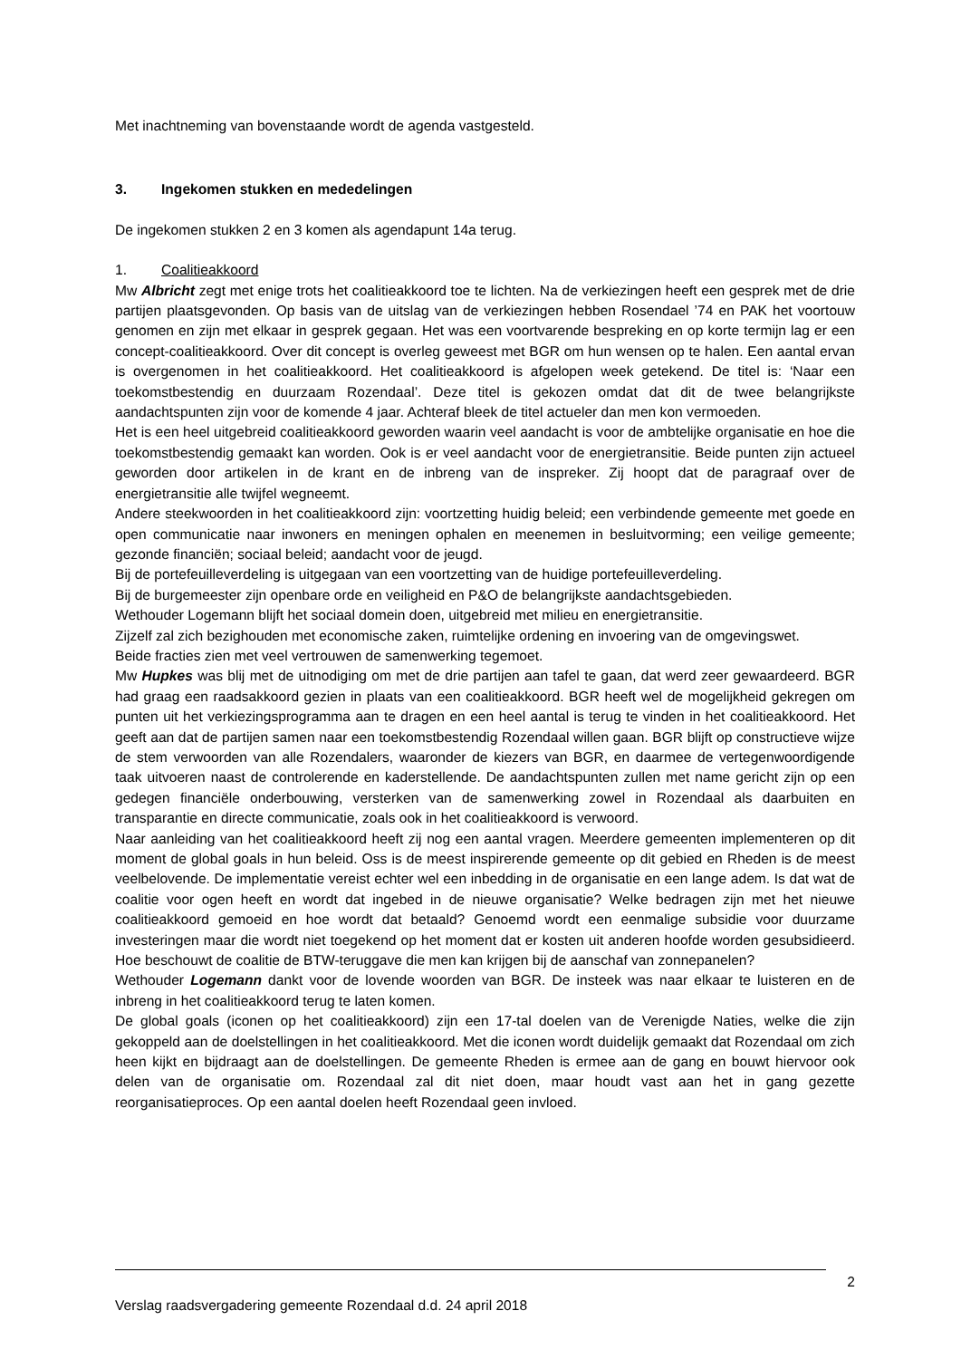Met inachtneming van bovenstaande wordt de agenda vastgesteld.
3. Ingekomen stukken en mededelingen
De ingekomen stukken 2 en 3 komen als agendapunt 14a terug.
1. Coalitieakkoord
Mw Albricht zegt met enige trots het coalitieakkoord toe te lichten. Na de verkiezingen heeft een gesprek met de drie partijen plaatsgevonden. Op basis van de uitslag van de verkiezingen hebben Rosendael ’74 en PAK het voortouw genomen en zijn met elkaar in gesprek gegaan. Het was een voortvarende bespreking en op korte termijn lag er een concept-coalitieakkoord. Over dit concept is overleg geweest met BGR om hun wensen op te halen. Een aantal ervan is overgenomen in het coalitieakkoord. Het coalitieakkoord is afgelopen week getekend. De titel is: ‘Naar een toekomstbestendig en duurzaam Rozendaal’. Deze titel is gekozen omdat dat dit de twee belangrijkste aandachtspunten zijn voor de komende 4 jaar. Achteraf bleek de titel actueler dan men kon vermoeden.
Het is een heel uitgebreid coalitieakkoord geworden waarin veel aandacht is voor de ambtelijke organisatie en hoe die toekomstbestendig gemaakt kan worden. Ook is er veel aandacht voor de energietransitie. Beide punten zijn actueel geworden door artikelen in de krant en de inbreng van de inspreker. Zij hoopt dat de paragraaf over de energietransitie alle twijfel wegneemt.
Andere steekwoorden in het coalitieakkoord zijn: voortzetting huidig beleid; een verbindende gemeente met goede en open communicatie naar inwoners en meningen ophalen en meenemen in besluitvorming; een veilige gemeente; gezonde financiën; sociaal beleid; aandacht voor de jeugd.
Bij de portefeuilleverdeling is uitgegaan van een voortzetting van de huidige portefeuilleverdeling.
Bij de burgemeester zijn openbare orde en veiligheid en P&O de belangrijkste aandachtsgebieden.
Wethouder Logemann blijft het sociaal domein doen, uitgebreid met milieu en energietransitie.
Zijzelf zal zich bezighouden met economische zaken, ruimtelijke ordening en invoering van de omgevingswet.
Beide fracties zien met veel vertrouwen de samenwerking tegemoet.
Mw Hupkes was blij met de uitnodiging om met de drie partijen aan tafel te gaan, dat werd zeer gewaardeerd. BGR had graag een raadsakkoord gezien in plaats van een coalitieakkoord. BGR heeft wel de mogelijkheid gekregen om punten uit het verkiezingsprogramma aan te dragen en een heel aantal is terug te vinden in het coalitieakkoord. Het geeft aan dat de partijen samen naar een toekomstbestendig Rozendaal willen gaan. BGR blijft op constructieve wijze de stem verwoorden van alle Rozendalers, waaronder de kiezers van BGR, en daarmee de vertegenwoordigende taak uitvoeren naast de controlerende en kaderstellende. De aandachtspunten zullen met name gericht zijn op een gedegen financiële onderbouwing, versterken van de samenwerking zowel in Rozendaal als daarbuiten en transparantie en directe communicatie, zoals ook in het coalitieakkoord is verwoord.
Naar aanleiding van het coalitieakkoord heeft zij nog een aantal vragen. Meerdere gemeenten implementeren op dit moment de global goals in hun beleid. Oss is de meest inspirerende gemeente op dit gebied en Rheden is de meest veelbelovende. De implementatie vereist echter wel een inbedding in de organisatie en een lange adem. Is dat wat de coalitie voor ogen heeft en wordt dat ingebed in de nieuwe organisatie? Welke bedragen zijn met het nieuwe coalitieakkoord gemoeid en hoe wordt dat betaald? Genoemd wordt een eenmalige subsidie voor duurzame investeringen maar die wordt niet toegekend op het moment dat er kosten uit anderen hoofde worden gesubsidieerd. Hoe beschouwt de coalitie de BTW-teruggave die men kan krijgen bij de aanschaf van zonnepanelen?
Wethouder Logemann dankt voor de lovende woorden van BGR. De insteek was naar elkaar te luisteren en de inbreng in het coalitieakkoord terug te laten komen.
De global goals (iconen op het coalitieakkoord) zijn een 17-tal doelen van de Verenigde Naties, welke die zijn gekoppeld aan de doelstellingen in het coalitieakkoord. Met die iconen wordt duidelijk gemaakt dat Rozendaal om zich heen kijkt en bijdraagt aan de doelstellingen. De gemeente Rheden is ermee aan de gang en bouwt hiervoor ook delen van de organisatie om. Rozendaal zal dit niet doen, maar houdt vast aan het in gang gezette reorganisatieproces. Op een aantal doelen heeft Rozendaal geen invloed.
2
Verslag raadsvergadering gemeente Rozendaal d.d. 24 april 2018